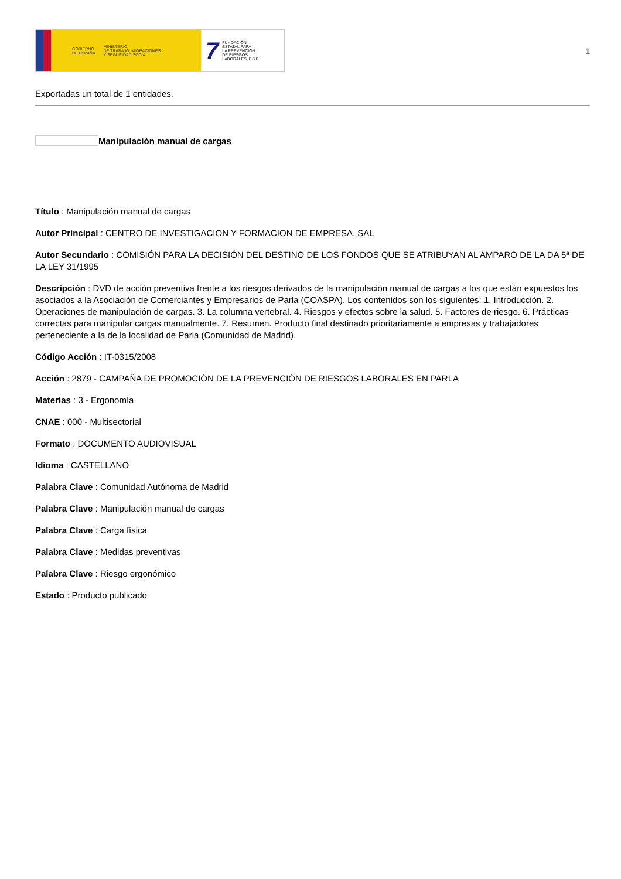GOBIERNO
DE ESPAÑA MINISTERIO
DE TRABAJO, MIGRACIONES
Y SEGURIDAD SOCIAL
7 FUNDACIÓN
ESTATAL PARA
LA PREVENCIÓN
DE RIESGOS
LABORALES, F.S.P.
1
Exportadas un total de 1 entidades.
Manipulación manual de cargas
Título : Manipulación manual de cargas
Autor Principal : CENTRO DE INVESTIGACION Y FORMACION DE EMPRESA, SAL
Autor Secundario : COMISIÓN PARA LA DECISIÓN DEL DESTINO DE LOS FONDOS QUE SE ATRIBUYAN AL AMPARO DE LA DA 5ª DE LA LEY 31/1995
Descripción : DVD de acción preventiva frente a los riesgos derivados de la manipulación manual de cargas a los que están expuestos los asociados a la Asociación de Comerciantes y Empresarios de Parla (COASPA). Los contenidos son los siguientes: 1. Introducción. 2. Operaciones de manipulación de cargas. 3. La columna vertebral. 4. Riesgos y efectos sobre la salud. 5. Factores de riesgo. 6. Prácticas correctas para manipular cargas manualmente. 7. Resumen. Producto final destinado prioritariamente a empresas y trabajadores perteneciente a la de la localidad de Parla (Comunidad de Madrid).
Código Acción : IT-0315/2008
Acción : 2879 - CAMPAÑA DE PROMOCIÓN DE LA PREVENCIÓN DE RIESGOS LABORALES EN PARLA
Materias : 3 - Ergonomía
CNAE : 000 - Multisectorial
Formato : DOCUMENTO AUDIOVISUAL
Idioma : CASTELLANO
Palabra Clave : Comunidad Autónoma de Madrid
Palabra Clave : Manipulación manual de cargas
Palabra Clave : Carga física
Palabra Clave : Medidas preventivas
Palabra Clave : Riesgo ergonómico
Estado : Producto publicado